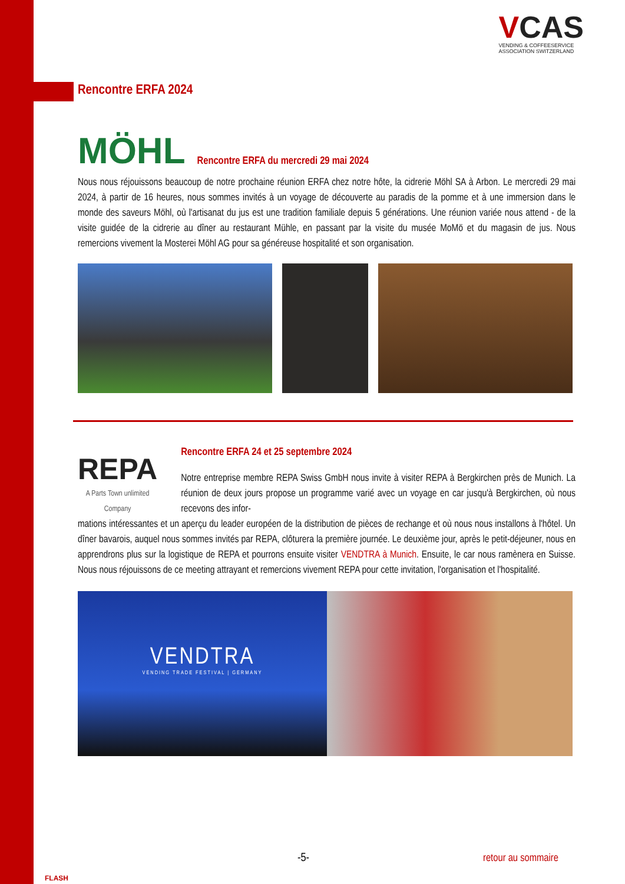VCAS
VENDING & COFFEESERVICE
ASSOCIATION SWITZERLAND
Rencontre ERFA 2024
MÖHL
Rencontre ERFA du mercredi 29 mai 2024
Nous nous réjouissons beaucoup de notre prochaine réunion ERFA chez notre hôte, la cidrerie Möhl SA à Arbon. Le mercredi 29 mai 2024, à partir de 16 heures, nous sommes invités à un voyage de découverte au paradis de la pomme et à une immersion dans le monde des saveurs Möhl, où l'artisanat du jus est une tradition familiale depuis 5 générations. Une réunion variée nous attend - de la visite guidée de la cidrerie au dîner au restaurant Mühle, en passant par la visite du musée MoMö et du magasin de jus. Nous remercions vivement la Mosterei Möhl AG pour sa généreuse hospitalité et son organisation.
REPA
A Parts Town unlimited Company
Rencontre ERFA 24 et 25 septembre 2024
Notre entreprise membre REPA Swiss GmbH nous invite à visiter REPA à Bergkirchen près de Munich. La réunion de deux jours propose un programme varié avec un voyage en car jusqu'à Bergkirchen, où nous recevons des infor-
mations intéressantes et un aperçu du leader européen de la distribution de pièces de rechange et où nous nous installons à l'hôtel. Un dîner bavarois, auquel nous sommes invités par REPA, clôturera la première journée. Le deuxième jour, après le petit-déjeuner, nous en apprendrons plus sur la logistique de REPA et pourrons ensuite visiter VENDTRA à Munich. Ensuite, le car nous ramènera en Suisse. Nous nous réjouissons de ce meeting attrayant et remercions vivement REPA pour cette invitation, l'organisation et l'hospitalité.
VENDTRA
VENDING TRADE FESTIVAL | GERMANY
FLASH
-5- retour au sommaire